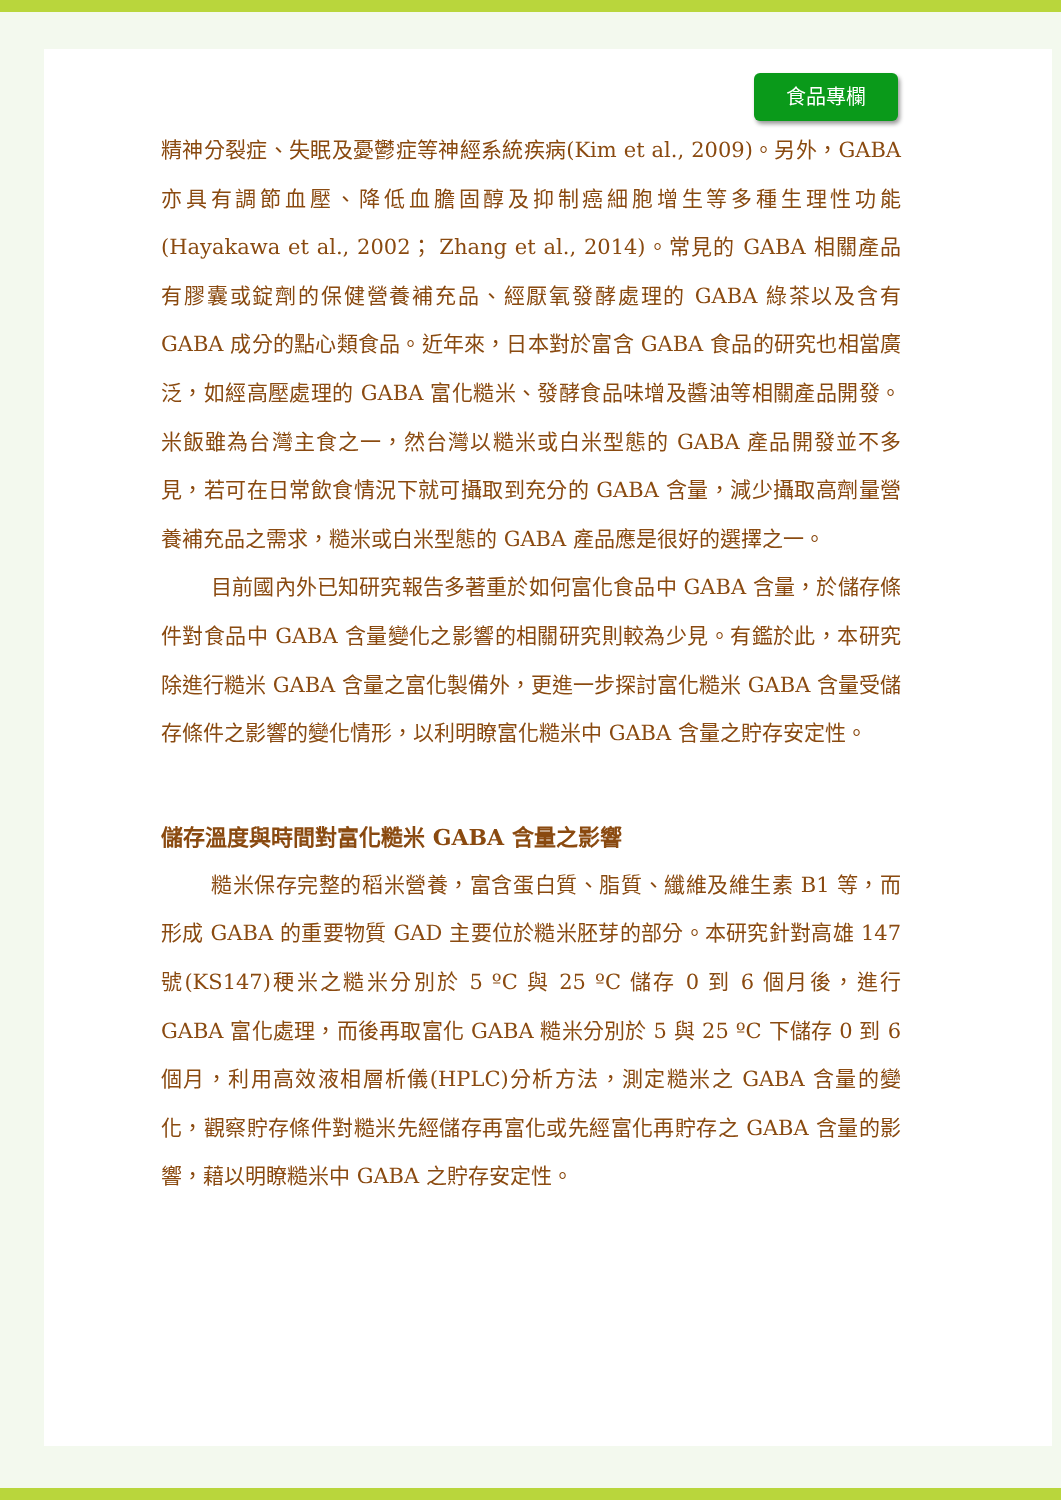食品專欄
精神分裂症、失眠及憂鬱症等神經系統疾病(Kim et al., 2009)。另外，GABA 亦具有調節血壓、降低血膽固醇及抑制癌細胞增生等多種生理性功能(Hayakawa et al., 2002； Zhang et al., 2014)。常見的 GABA 相關產品有膠囊或錠劑的保健營養補充品、經厭氧發酵處理的 GABA 綠茶以及含有 GABA 成分的點心類食品。近年來，日本對於富含 GABA 食品的研究也相當廣泛，如經高壓處理的 GABA 富化糙米、發酵食品味增及醬油等相關產品開發。米飯雖為台灣主食之一，然台灣以糙米或白米型態的 GABA 產品開發並不多見，若可在日常飲食情況下就可攝取到充分的 GABA 含量，減少攝取高劑量營養補充品之需求，糙米或白米型態的 GABA 產品應是很好的選擇之一。
目前國內外已知研究報告多著重於如何富化食品中 GABA 含量，於儲存條件對食品中 GABA 含量變化之影響的相關研究則較為少見。有鑑於此，本研究除進行糙米 GABA 含量之富化製備外，更進一步探討富化糙米 GABA 含量受儲存條件之影響的變化情形，以利明瞭富化糙米中 GABA 含量之貯存安定性。
儲存溫度與時間對富化糙米 GABA 含量之影響
糙米保存完整的稻米營養，富含蛋白質、脂質、纖維及維生素 B1 等，而形成 GABA 的重要物質 GAD 主要位於糙米胚芽的部分。本研究針對高雄 147 號(KS147)稉米之糙米分別於 5 ºC 與 25 ºC 儲存 0 到 6 個月後，進行 GABA 富化處理，而後再取富化 GABA 糙米分別於 5 與 25 ºC 下儲存 0 到 6 個月，利用高效液相層析儀(HPLC)分析方法，測定糙米之 GABA 含量的變化，觀察貯存條件對糙米先經儲存再富化或先經富化再貯存之 GABA 含量的影響，藉以明瞭糙米中 GABA 之貯存安定性。